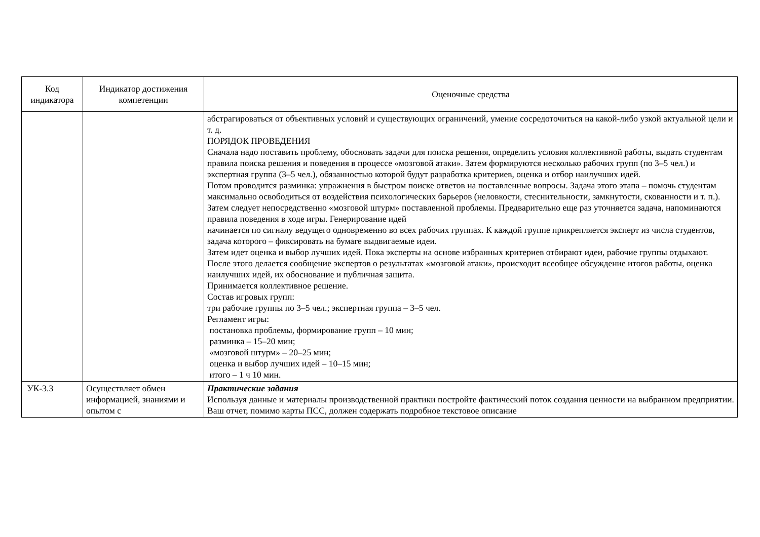| Код индикатора | Индикатор достижения компетенции | Оценочные средства |
| --- | --- | --- |
| | | абстрагироваться от объективных условий и существующих ограничений, умение сосредоточиться на какой-либо узкой актуальной цели и т. д. ПОРЯДОК ПРОВЕДЕНИЯ Сначала надо поставить проблему, обосновать задачи для поиска решения, определить условия коллективной работы, выдать студентам правила поиска решения и поведения в процессе «мозговой атаки». Затем формируются несколько рабочих групп (по 3–5 чел.) и экспертная группа (3–5 чел.), обязанностью которой будут разработка критериев, оценка и отбор наилучших идей. Потом проводится разминка: упражнения в быстром поиске ответов на поставленные вопросы. Задача этого этапа – помочь студентам максимально освободиться от воздействия психологических барьеров (неловкости, стеснительности, замкнутости, скованности и т. п.). Затем следует непосредственно «мозговой штурм» поставленной проблемы. Предварительно еще раз уточняется задача, напоминаются правила поведения в ходе игры. Генерирование идей начинается по сигналу ведущего одновременно во всех рабочих группах. К каждой группе прикрепляется эксперт из числа студентов, задача которого – фиксировать на бумаге выдвигаемые идеи. Затем идет оценка и выбор лучших идей. Пока эксперты на основе избранных критериев отбирают идеи, рабочие группы отдыхают. После этого делается сообщение экспертов о результатах «мозговой атаки», происходит всеобщее обсуждение итогов работы, оценка наилучших идей, их обоснование и публичная защита. Принимается коллективное решение. Состав игровых групп: три рабочие группы по 3–5 чел.; экспертная группа – 3–5 чел. Регламент игры: постановка проблемы, формирование групп – 10 мин; разминка – 15–20 мин; «мозговой штурм» – 20–25 мин; оценка и выбор лучших идей – 10–15 мин; итого – 1 ч 10 мин. |
| УК-3.3 | Осуществляет обмен информацией, знаниями и опытом с | Практические задания Используя данные и материалы производственной практики постройте фактический поток создания ценности на выбранном предприятии. Ваш отчет, помимо карты ПСС, должен содержать подробное текстовое описание |